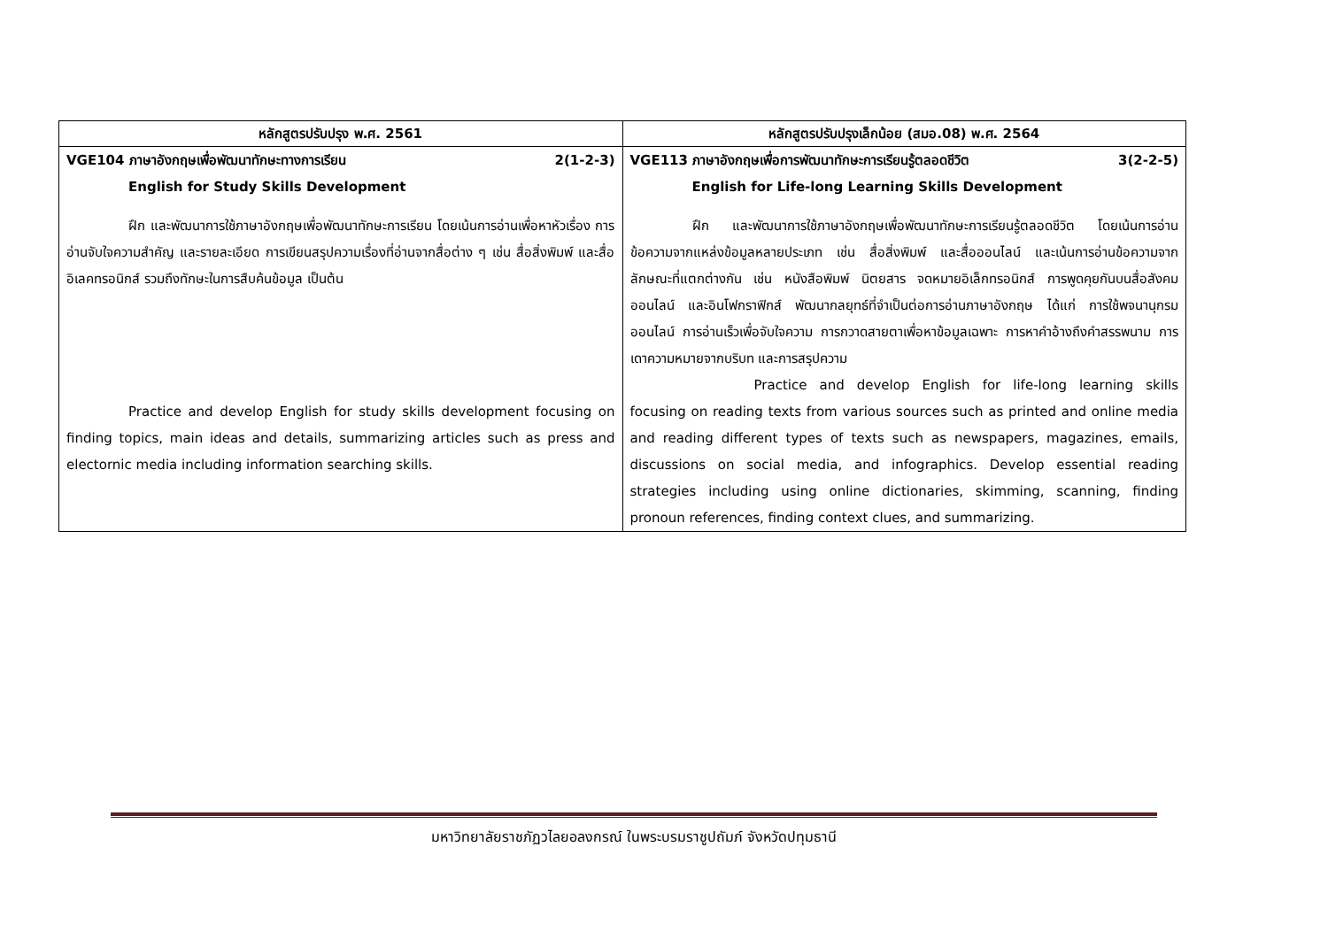| หลักสูตรปรับปรุง พ.ศ. 2561 | หลักสูตรปรับปรุงเล็กน้อย (สมอ.08) พ.ศ. 2564 |
| --- | --- |
| VGE104 ภาษาอังกฤษเพื่อพัฒนาทักษะทางการเรียน 2(1-2-3) English for Study Skills Development ฝึก และพัฒนาการใช้ภาษาอังกฤษเพื่อพัฒนาทักษะการเรียน โดยเน้นการอ่านเพื่อหาหัวเรื่อง การอ่านจับใจความสำคัญ และรายละเอียด การเขียนสรุปความเรื่องที่อ่านจากสื่อต่าง ๆ เช่น สื่อสิ่งพิมพ์ และสื่ออิเลคทรอนิกส์ รวมถึงทักษะในการสืบค้นข้อมูล เป็นต้น Practice and develop English for study skills development focusing on finding topics, main ideas and details, summarizing articles such as press and electornic media including information searching skills. | VGE113 ภาษาอังกฤษเพื่อการพัฒนาทักษะการเรียนรู้ตลอดชีวิต 3(2-2-5) English for Life-long Learning Skills Development ฝึก และพัฒนาการใช้ภาษาอังกฤษเพื่อพัฒนาทักษะการเรียนรู้ตลอดชีวิต โดยเน้นการอ่านข้อความจากแหล่งข้อมูลหลายประเภท เช่น สื่อสิ่งพิมพ์ และสื่อออนไลน์ และเน้นการอ่านข้อความจากลักษณะที่แตกต่างกัน เช่น หนังสือพิมพ์ นิตยสาร จดหมายอิเล็กทรอนิกส์ การพูดคุยกันบนสื่อสังคมออนไลน์ และอินโฟกราฟิกส์ พัฒนากลยุทธ์ที่จำเป็นต่อการอ่านภาษาอังกฤษ ได้แก่ การใช้พจนานุกรมออนไลน์ การอ่านเร็วเพื่อจับใจความ การกวาดสายตาเพื่อหาข้อมูลเฉพาะ การหาคำอ้างถึงคำสรรพนาม การเดาความหมายจากบริบท และการสรุปความ Practice and develop English for life-long learning skills focusing on reading texts from various sources such as printed and online media and reading different types of texts such as newspapers, magazines, emails, discussions on social media, and infographics. Develop essential reading strategies including using online dictionaries, skimming, scanning, finding pronoun references, finding context clues, and summarizing. |
มหาวิทยาลัยราชภัฏวไลยอลงกรณ์ ในพระบรมราชูปถัมภ์ จังหวัดปทุมธานี